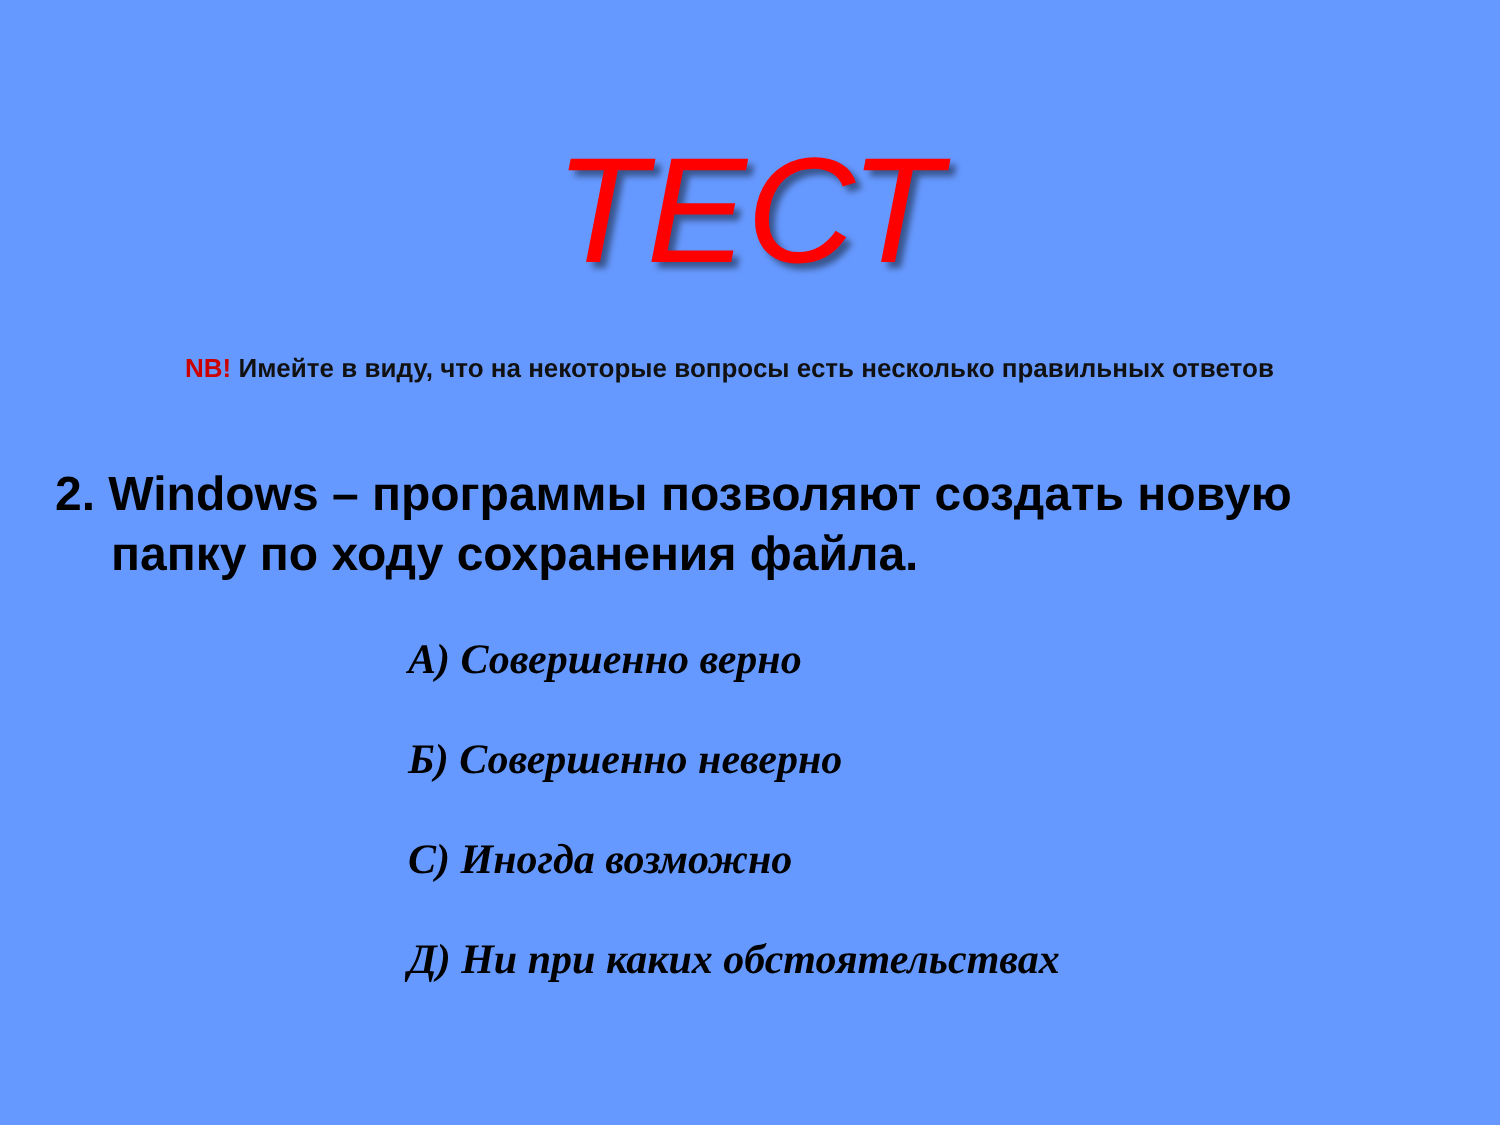ТЕСТ
NB! Имейте в виду, что на некоторые вопросы есть несколько правильных ответов
2. Windows – программы позволяют создать новую папку по ходу сохранения файла.
А) Совершенно верно
Б) Совершенно неверно
С) Иногда возможно
Д) Ни при каких обстоятельствах